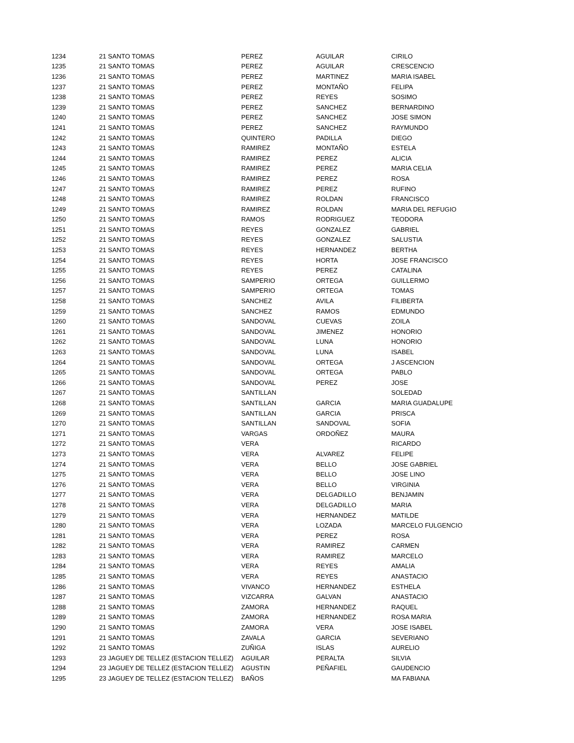| 1234 | 21 SANTO TOMAS | PEREZ | AGUILAR | CIRILO |
| 1235 | 21 SANTO TOMAS | PEREZ | AGUILAR | CRESCENCIO |
| 1236 | 21 SANTO TOMAS | PEREZ | MARTINEZ | MARIA ISABEL |
| 1237 | 21 SANTO TOMAS | PEREZ | MONTAÑO | FELIPA |
| 1238 | 21 SANTO TOMAS | PEREZ | REYES | SOSIMO |
| 1239 | 21 SANTO TOMAS | PEREZ | SANCHEZ | BERNARDINO |
| 1240 | 21 SANTO TOMAS | PEREZ | SANCHEZ | JOSE SIMON |
| 1241 | 21 SANTO TOMAS | PEREZ | SANCHEZ | RAYMUNDO |
| 1242 | 21 SANTO TOMAS | QUINTERO | PADILLA | DIEGO |
| 1243 | 21 SANTO TOMAS | RAMIREZ | MONTAÑO | ESTELA |
| 1244 | 21 SANTO TOMAS | RAMIREZ | PEREZ | ALICIA |
| 1245 | 21 SANTO TOMAS | RAMIREZ | PEREZ | MARIA CELIA |
| 1246 | 21 SANTO TOMAS | RAMIREZ | PEREZ | ROSA |
| 1247 | 21 SANTO TOMAS | RAMIREZ | PEREZ | RUFINO |
| 1248 | 21 SANTO TOMAS | RAMIREZ | ROLDAN | FRANCISCO |
| 1249 | 21 SANTO TOMAS | RAMIREZ | ROLDAN | MARIA DEL REFUGIO |
| 1250 | 21 SANTO TOMAS | RAMOS | RODRIGUEZ | TEODORA |
| 1251 | 21 SANTO TOMAS | REYES | GONZALEZ | GABRIEL |
| 1252 | 21 SANTO TOMAS | REYES | GONZALEZ | SALUSTIA |
| 1253 | 21 SANTO TOMAS | REYES | HERNANDEZ | BERTHA |
| 1254 | 21 SANTO TOMAS | REYES | HORTA | JOSE FRANCISCO |
| 1255 | 21 SANTO TOMAS | REYES | PEREZ | CATALINA |
| 1256 | 21 SANTO TOMAS | SAMPERIO | ORTEGA | GUILLERMO |
| 1257 | 21 SANTO TOMAS | SAMPERIO | ORTEGA | TOMAS |
| 1258 | 21 SANTO TOMAS | SANCHEZ | AVILA | FILIBERTA |
| 1259 | 21 SANTO TOMAS | SANCHEZ | RAMOS | EDMUNDO |
| 1260 | 21 SANTO TOMAS | SANDOVAL | CUEVAS | ZOILA |
| 1261 | 21 SANTO TOMAS | SANDOVAL | JIMENEZ | HONORIO |
| 1262 | 21 SANTO TOMAS | SANDOVAL | LUNA | HONORIO |
| 1263 | 21 SANTO TOMAS | SANDOVAL | LUNA | ISABEL |
| 1264 | 21 SANTO TOMAS | SANDOVAL | ORTEGA | J ASCENCION |
| 1265 | 21 SANTO TOMAS | SANDOVAL | ORTEGA | PABLO |
| 1266 | 21 SANTO TOMAS | SANDOVAL | PEREZ | JOSE |
| 1267 | 21 SANTO TOMAS | SANTILLAN | | SOLEDAD |
| 1268 | 21 SANTO TOMAS | SANTILLAN | GARCIA | MARIA GUADALUPE |
| 1269 | 21 SANTO TOMAS | SANTILLAN | GARCIA | PRISCA |
| 1270 | 21 SANTO TOMAS | SANTILLAN | SANDOVAL | SOFIA |
| 1271 | 21 SANTO TOMAS | VARGAS | ORDOÑEZ | MAURA |
| 1272 | 21 SANTO TOMAS | VERA | | RICARDO |
| 1273 | 21 SANTO TOMAS | VERA | ALVAREZ | FELIPE |
| 1274 | 21 SANTO TOMAS | VERA | BELLO | JOSE GABRIEL |
| 1275 | 21 SANTO TOMAS | VERA | BELLO | JOSE LINO |
| 1276 | 21 SANTO TOMAS | VERA | BELLO | VIRGINIA |
| 1277 | 21 SANTO TOMAS | VERA | DELGADILLO | BENJAMIN |
| 1278 | 21 SANTO TOMAS | VERA | DELGADILLO | MARIA |
| 1279 | 21 SANTO TOMAS | VERA | HERNANDEZ | MATILDE |
| 1280 | 21 SANTO TOMAS | VERA | LOZADA | MARCELO FULGENCIO |
| 1281 | 21 SANTO TOMAS | VERA | PEREZ | ROSA |
| 1282 | 21 SANTO TOMAS | VERA | RAMIREZ | CARMEN |
| 1283 | 21 SANTO TOMAS | VERA | RAMIREZ | MARCELO |
| 1284 | 21 SANTO TOMAS | VERA | REYES | AMALIA |
| 1285 | 21 SANTO TOMAS | VERA | REYES | ANASTACIO |
| 1286 | 21 SANTO TOMAS | VIVANCO | HERNANDEZ | ESTHELA |
| 1287 | 21 SANTO TOMAS | VIZCARRA | GALVAN | ANASTACIO |
| 1288 | 21 SANTO TOMAS | ZAMORA | HERNANDEZ | RAQUEL |
| 1289 | 21 SANTO TOMAS | ZAMORA | HERNANDEZ | ROSA MARIA |
| 1290 | 21 SANTO TOMAS | ZAMORA | VERA | JOSE ISABEL |
| 1291 | 21 SANTO TOMAS | ZAVALA | GARCIA | SEVERIANO |
| 1292 | 21 SANTO TOMAS | ZUÑIGA | ISLAS | AURELIO |
| 1293 | 23 JAGUEY DE TELLEZ (ESTACION TELLEZ) | AGUILAR | PERALTA | SILVIA |
| 1294 | 23 JAGUEY DE TELLEZ (ESTACION TELLEZ) | AGUSTIN | PEÑAFIEL | GAUDENCIO |
| 1295 | 23 JAGUEY DE TELLEZ (ESTACION TELLEZ) | BAÑOS | | MA FABIANA |